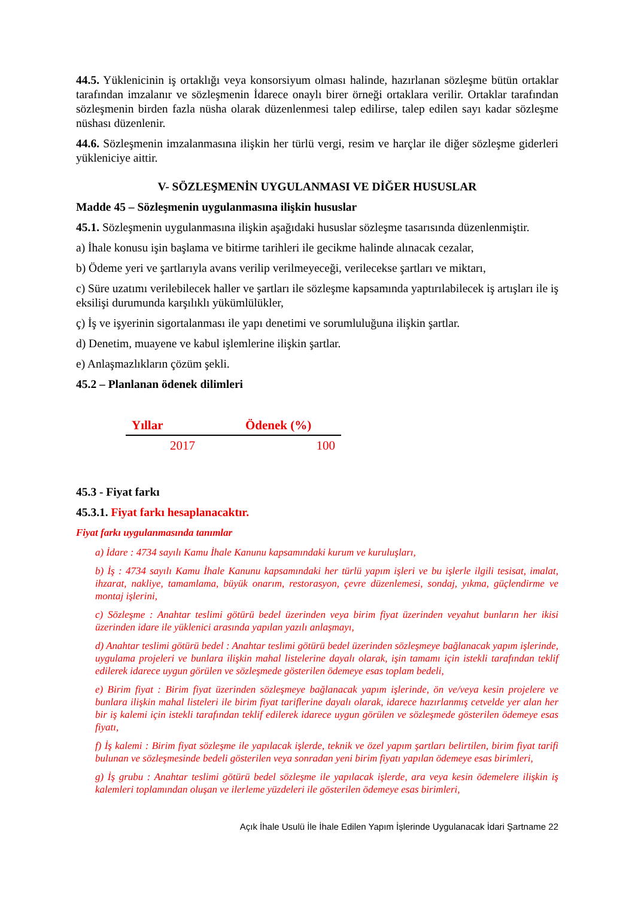44.5. Yüklenicinin iş ortaklığı veya konsorsiyum olması halinde, hazırlanan sözleşme bütün ortaklar tarafından imzalanır ve sözleşmenin İdarece onaylı birer örneği ortaklara verilir. Ortaklar tarafından sözleşmenin birden fazla nüsha olarak düzenlenmesi talep edilirse, talep edilen sayı kadar sözleşme nüshası düzenlenir.
44.6. Sözleşmenin imzalanmasına ilişkin her türlü vergi, resim ve harçlar ile diğer sözleşme giderleri yükleniciye aittir.
V- SÖZLEŞMENİN UYGULANMASI VE DİĞER HUSUSLAR
Madde 45 – Sözleşmenin uygulanmasına ilişkin hususlar
45.1. Sözleşmenin uygulanmasına ilişkin aşağıdaki hususlar sözleşme tasarısında düzenlenmiştir.
a) İhale konusu işin başlama ve bitirme tarihleri ile gecikme halinde alınacak cezalar,
b) Ödeme yeri ve şartlarıyla avans verilip verilmeyeceği, verilecekse şartları ve miktarı,
c) Süre uzatımı verilebilecek haller ve şartları ile sözleşme kapsamında yaptırılabilecek iş artışları ile iş eksilişi durumunda karşılıklı yükümlülükler,
ç) İş ve işyerinin sigortalanması ile yapı denetimi ve sorumluluğuna ilişkin şartlar.
d) Denetim, muayene ve kabul işlemlerine ilişkin şartlar.
e) Anlaşmazlıkların çözüm şekli.
45.2 – Planlanan ödenek dilimleri
| Yıllar | Ödenek (%) |
| --- | --- |
| 2017 | 100 |
45.3 - Fiyat farkı
45.3.1. Fiyat farkı hesaplanacaktır.
Fiyat farkı uygulanmasında tanımlar
a) İdare : 4734 sayılı Kamu İhale Kanunu kapsamındaki kurum ve kuruluşları,
b) İş : 4734 sayılı Kamu İhale Kanunu kapsamındaki her türlü yapım işleri ve bu işlerle ilgili tesisat, imalat, ihzarat, nakliye, tamamlama, büyük onarım, restorasyon, çevre düzenlemesi, sondaj, yıkma, güçlendirme ve montaj işlerini,
c) Sözleşme : Anahtar teslimi götürü bedel üzerinden veya birim fiyat üzerinden veyahut bunların her ikisi üzerinden idare ile yüklenici arasında yapılan yazılı anlaşmayı,
d) Anahtar teslimi götürü bedel : Anahtar teslimi götürü bedel üzerinden sözleşmeye bağlanacak yapım işlerinde, uygulama projeleri ve bunlara ilişkin mahal listelerine dayalı olarak, işin tamamı için istekli tarafından teklif edilerek idarece uygun görülen ve sözleşmede gösterilen ödemeye esas toplam bedeli,
e) Birim fiyat : Birim fiyat üzerinden sözleşmeye bağlanacak yapım işlerinde, ön ve/veya kesin projelere ve bunlara ilişkin mahal listeleri ile birim fiyat tariflerine dayalı olarak, idarece hazırlanmış cetvelde yer alan her bir iş kalemi için istekli tarafından teklif edilerek idarece uygun görülen ve sözleşmede gösterilen ödemeye esas fiyatı,
f) İş kalemi : Birim fiyat sözleşme ile yapılacak işlerde, teknik ve özel yapım şartları belirtilen, birim fiyat tarifi bulunan ve sözleşmesinde bedeli gösterilen veya sonradan yeni birim fiyatı yapılan ödemeye esas birimleri,
g) İş grubu : Anahtar teslimi götürü bedel sözleşme ile yapılacak işlerde, ara veya kesin ödemelere ilişkin iş kalemleri toplamından oluşan ve ilerleme yüzdeleri ile gösterilen ödemeye esas birimleri,
Açık İhale Usulü İle İhale Edilen Yapım İşlerinde Uygulanacak İdari Şartname 22